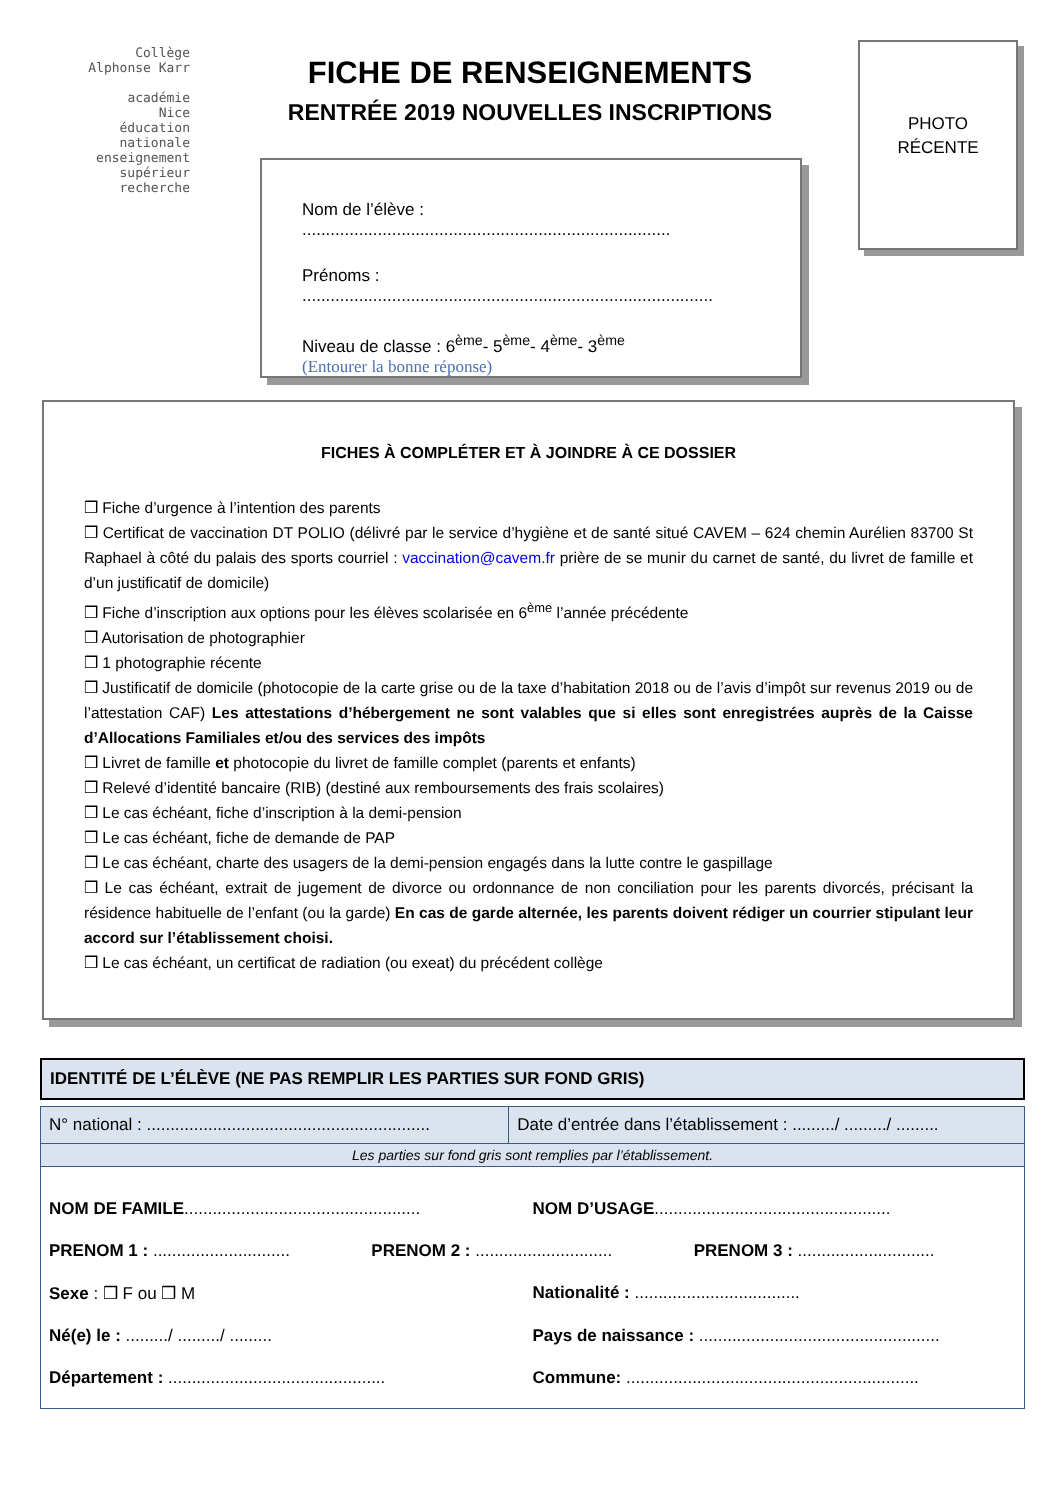Collège
Alphonse Karr
académie
Nice
éducation
nationale
enseignement
supérieur
recherche
FICHE DE RENSEIGNEMENTS
RENTRÉE 2019 NOUVELLES INSCRIPTIONS
PHOTO
RÉCENTE
Nom de l’élève : ..............................................................................
Prénoms : .......................................................................................
Niveau de classe : 6<sup>ème</sup>- 5<sup>ème</sup>- 4<sup>ème</sup>- 3<sup>ème</sup>
(Entourer la bonne réponse)
FICHES À COMPLÉTER ET À JOINDRE À CE DOSSIER
❒ Fiche d’urgence à l’intention des parents
❒ Certificat de vaccination DT POLIO (délivré par le service d’hygiène et de santé situé CAVEM – 624 chemin Aurélien 83700 St Raphael à côté du palais des sports courriel : vaccination@cavem.fr prière de se munir du carnet de santé, du livret de famille et d’un justificatif de domicile)
❒ Fiche d’inscription aux options pour les élèves scolarisée en 6<sup>ème</sup> l’année précédente
❒ Autorisation de photographier
❒ 1 photographie récente
❒ Justificatif de domicile (photocopie de la carte grise ou de la taxe d’habitation 2018 ou de l’avis d’impôt sur revenus 2019 ou de l’attestation CAF) Les attestations d’hébergement ne sont valables que si elles sont enregistrées auprès de la Caisse d’Allocations Familiales et/ou des services des impôts
❒ Livret de famille et photocopie du livret de famille complet (parents et enfants)
❒ Relevé d’identité bancaire (RIB) (destiné aux remboursements des frais scolaires)
❒ Le cas échéant, fiche d’inscription à la demi-pension
❒ Le cas échéant, fiche de demande de PAP
❒ Le cas échéant, charte des usagers de la demi-pension engagés dans la lutte contre le gaspillage
❒ Le cas échéant, extrait de jugement de divorce ou ordonnance de non conciliation pour les parents divorcés, précisant la résidence habituelle de l’enfant (ou la garde) En cas de garde alternée, les parents doivent rédiger un courrier stipulant leur accord sur l’établissement choisi.
❒ Le cas échéant, un certificat de radiation (ou exeat) du précédent collège
IDENTITÉ DE L’ÉLÈVE (NE PAS REMPLIR LES PARTIES SUR FOND GRIS)
| N° national : ............................................................ | Date d’entrée dans l’établissement : ........./ ........./ ......... |
| Les parties sur fond gris sont remplies par l’établissement. | |
NOM DE FAMILE.................................................. NOM D’USAGE..................................................
PRENOM 1 : ............................. PRENOM 2 : ............................. PRENOM 3 : .............................
Sexe : ❒ F ou ❒ M Nationalité : ...................................
Né(e) le : ........./ ........./ ......... Pays de naissance : ...................................................
Département : .............................................. Commune: ..............................................................